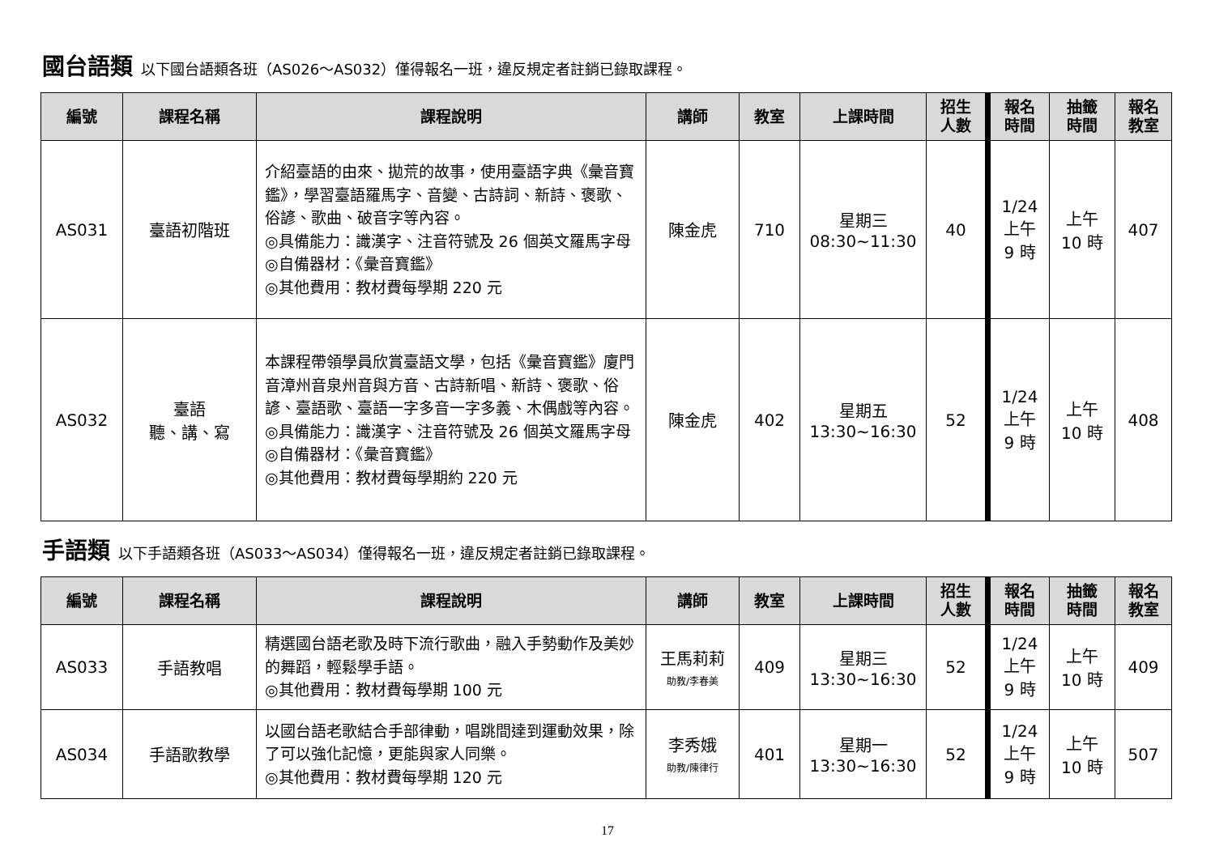國台語類 以下國台語類各班（AS026～AS032）僅得報名一班，違反規定者註銷已錄取課程。
| 編號 | 課程名稱 | 課程說明 | 講師 | 教室 | 上課時間 | 招生 人數 | 報名 時間 | 抽籤 時間 | 報名 教室 |
| --- | --- | --- | --- | --- | --- | --- | --- | --- | --- |
| AS031 | 臺語初階班 | 介紹臺語的由來、拋荒的故事，使用臺語字典《彙音寶鑑》，學習臺語羅馬字、音變、古詩詞、新詩、褒歌、俗諺、歌曲、破音字等內容。 ◎具備能力：識漢字、注音符號及 26 個英文羅馬字母 ◎自備器材：《彙音寶鑑》 ◎其他費用：教材費每學期 220 元 | 陳金虎 | 710 | 星期三 08:30~11:30 | 40 | 1/24 上午 9 時 | 上午 10 時 | 407 |
| AS032 | 臺語 聽、講、寫 | 本課程帶領學員欣賞臺語文學，包括《彙音寶鑑》廈門音漳州音泉州音與方音、古詩新唱、新詩、褒歌、俗諺、臺語歌、臺語一字多音一字多義、木偶戲等內容。 ◎具備能力：識漢字、注音符號及 26 個英文羅馬字母 ◎自備器材：《彙音寶鑑》 ◎其他費用：教材費每學期約 220 元 | 陳金虎 | 402 | 星期五 13:30~16:30 | 52 | 1/24 上午 9 時 | 上午 10 時 | 408 |
手語類 以下手語類各班（AS033～AS034）僅得報名一班，違反規定者註銷已錄取課程。
| 編號 | 課程名稱 | 課程說明 | 講師 | 教室 | 上課時間 | 招生 人數 | 報名 時間 | 抽籤 時間 | 報名 教室 |
| --- | --- | --- | --- | --- | --- | --- | --- | --- | --- |
| AS033 | 手語教唱 | 精選國台語老歌及時下流行歌曲，融入手勢動作及美妙的舞蹈，輕鬆學手語。 ◎其他費用：教材費每學期 100 元 | 王馬莉莉 助教/李春美 | 409 | 星期三 13:30~16:30 | 52 | 1/24 上午 9 時 | 上午 10 時 | 409 |
| AS034 | 手語歌教學 | 以國台語老歌結合手部律動，唱跳間達到運動效果，除了可以強化記憶，更能與家人同樂。 ◎其他費用：教材費每學期 120 元 | 李秀娥 助教/陳律行 | 401 | 星期一 13:30~16:30 | 52 | 1/24 上午 9 時 | 上午 10 時 | 507 |
17